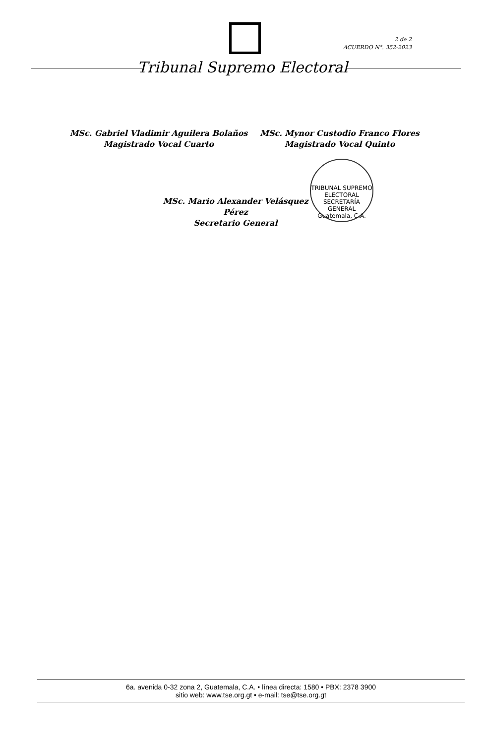2 de 2
ACUERDO N°. 352-2023
Tribunal Supremo Electoral
MSc. Gabriel Vladimir Aguilera Bolaños
Magistrado Vocal Cuarto
MSc. Mynor Custodio Franco Flores
Magistrado Vocal Quinto
MSc. Mario Alexander Velásquez Pérez
Secretario General
TRIBUNAL SUPREMO ELECTORAL
SECRETARÍA GENERAL
Guatemala, C.A.
6a. avenida 0-32 zona 2, Guatemala, C.A. • línea directa: 1580 • PBX: 2378 3900
sitio web: www.tse.org.gt • e-mail: tse@tse.org.gt